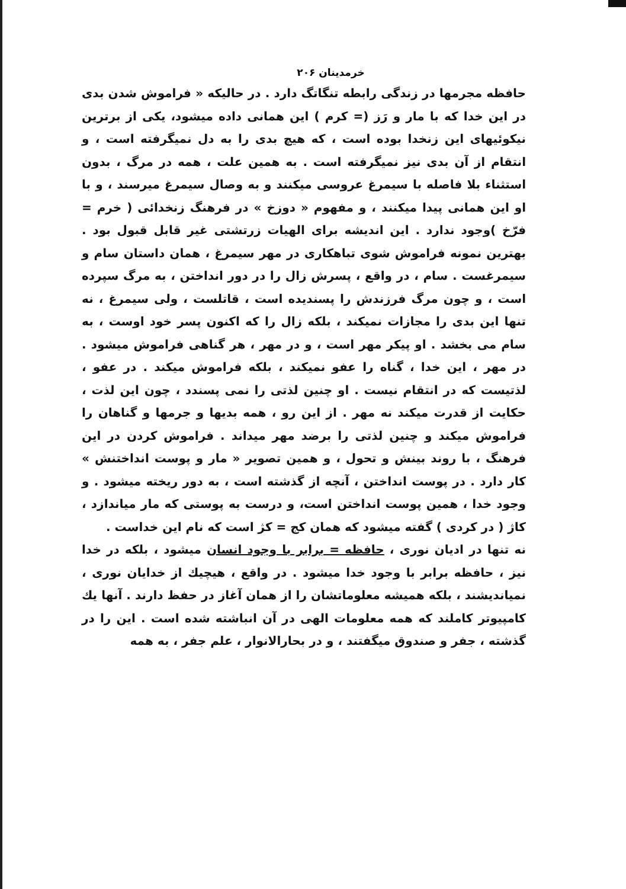خرمدینان ۲۰۶
حافظه مجرمها در زندگی رابطه تنگاتگ دارد . در حالیکه « فراموش شدن بدی در این خدا که با مار و رَز (= کرم ) این همانی داده میشود، یکی از برترین نیکوئیهای این زنخدا بوده است ، که هیچ بدی را به دل نمیگرفته است ، و انتقام از آن بدی نیز نمیگرفته است . به همین علت ، همه در مرگ ، بدون استثناء بلا فاصله با سیمرغ عروسی میکنند و به وصال سیمرغ میرسند ، و با او این همانی پیدا میکنند ، و مفهوم « دوزخ » در فرهنگ زنخدائی ( خرم = فرّخ )وجود ندارد . این اندیشه برای الهیات زرتشتی غیر قابل قبول بود . بهترین نمونه فراموش شوی تباهکاری در مهر سیمرغ ، همان داستان سام و سیمرغست . سام ، در واقع ، پسرش زال را در دور انداختن ، به مرگ سپرده است ، و چون مرگ فرزندش را پسندیده است ، قاتلست ، ولی سیمرغ ، نه تنها این بدی را مجازات نمیکند ، بلکه زال را که اکنون پسر خود اوست ، به سام می بخشد . او پیکر مهر است ، و در مهر ، هر گناهی فراموش میشود . در مهر ، این خدا ، گناه را عفو نمیکند ، بلکه فراموش میکند . در عفو ، لذتیست که در انتقام نیست . او چنین لذتی را نمی پسندد ، چون این لذت ، حکایت از قدرت میکند نه مهر . از این رو ، همه بدیها و جرمها و گناهان را فراموش میکند و چنین لذتی را برضد مهر میداند . فراموش کردن در این فرهنگ ، با روند بینش و تحول ، و همین تصویر « مار و پوست انداختنش » کار دارد . در پوست انداختن ، آنچه از گذشته است ، به دور ریخته میشود . و وجود خدا ، همین پوست انداختن است، و درست به پوستی که مار میاندازد ، کاژ ( در کردی ) گفته میشود که همان کج = کژ است که نام این خداست .
نه تنها در ادیان نوری ، حافظه = برابر با وجود انسان میشود ، بلکه در خدا نیز ، حافظه برابر با وجود خدا میشود . در واقع ، هیچیك از خدایان نوری ، نمیاندیشند ، بلکه همیشه معلوماتشان را از همان آغاز در حفظ دارند . آنها یك کامپیوتر کاملند که همه معلومات الهی در آن انباشته شده است . این را در گذشته ، جفر و صندوق میگفتند ، و در بحارالانوار ، علم جفر ، به همه